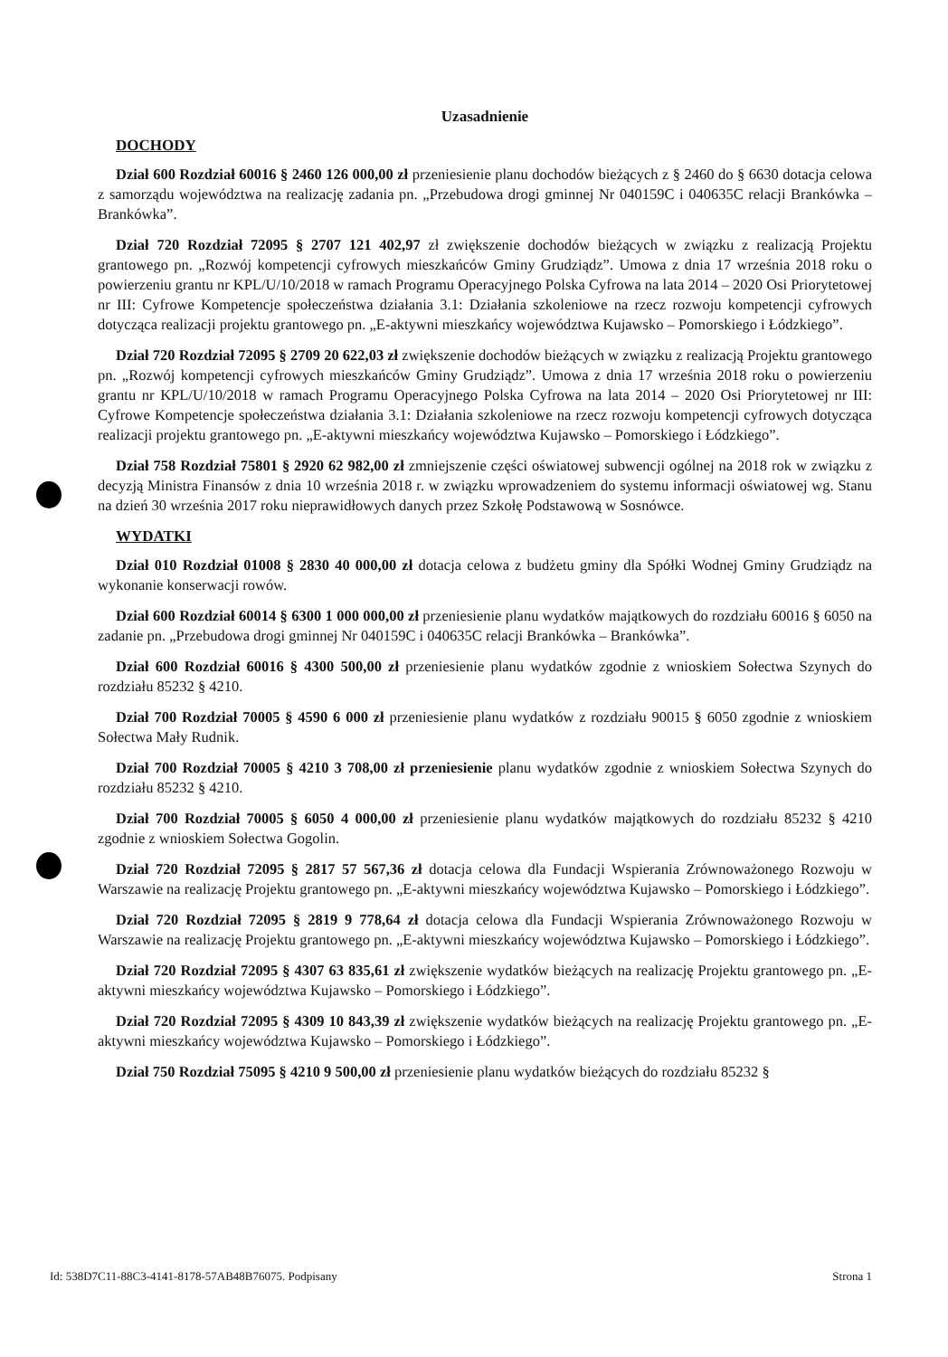Uzasadnienie
DOCHODY
Dział 600 Rozdział 60016 § 2460 126 000,00 zł przeniesienie planu dochodów bieżących z § 2460 do § 6630 dotacja celowa z samorządu województwa na realizację zadania pn. „Przebudowa drogi gminnej Nr 040159C i 040635C relacji Brankówka – Brankówka”.
Dział 720 Rozdział 72095 § 2707 121 402,97 zł zwiększenie dochodów bieżących w związku z realizacją Projektu grantowego pn. „Rozwój kompetencji cyfrowych mieszkańców Gminy Grudziądz”. Umowa z dnia 17 września 2018 roku o powierzeniu grantu nr KPL/U/10/2018 w ramach Programu Operacyjnego Polska Cyfrowa na lata 2014 – 2020 Osi Priorytetowej nr III: Cyfrowe Kompetencje społeczeństwa działania 3.1: Działania szkoleniowe na rzecz rozwoju kompetencji cyfrowych dotycząca realizacji projektu grantowego pn. „E-aktywni mieszkańcy województwa Kujawsko – Pomorskiego i Łódzkiego”.
Dział 720 Rozdział 72095 § 2709 20 622,03 zł zwiększenie dochodów bieżących w związku z realizacją Projektu grantowego pn. „Rozwój kompetencji cyfrowych mieszkańców Gminy Grudziądz”. Umowa z dnia 17 września 2018 roku o powierzeniu grantu nr KPL/U/10/2018 w ramach Programu Operacyjnego Polska Cyfrowa na lata 2014 – 2020 Osi Priorytetowej nr III: Cyfrowe Kompetencje społeczeństwa działania 3.1: Działania szkoleniowe na rzecz rozwoju kompetencji cyfrowych dotycząca realizacji projektu grantowego pn. „E-aktywni mieszkańcy województwa Kujawsko – Pomorskiego i Łódzkiego”.
Dział 758 Rozdział 75801 § 2920 62 982,00 zł zmniejszenie części oświatowej subwencji ogólnej na 2018 rok w związku z decyzją Ministra Finansów z dnia 10 września 2018 r. w związku wprowadzeniem do systemu informacji oświatowej wg. Stanu na dzień 30 września 2017 roku nieprawidłowych danych przez Szkołę Podstawową w Sosnówce.
WYDATKI
Dział 010 Rozdział 01008 § 2830 40 000,00 zł dotacja celowa z budżetu gminy dla Spółki Wodnej Gminy Grudziądz na wykonanie konserwacji rowów.
Dział 600 Rozdział 60014 § 6300 1 000 000,00 zł przeniesienie planu wydatków majątkowych do rozdziału 60016 § 6050 na zadanie pn. „Przebudowa drogi gminnej Nr 040159C i 040635C relacji Brankówka – Brankówka”.
Dział 600 Rozdział 60016 § 4300 500,00 zł przeniesienie planu wydatków zgodnie z wnioskiem Sołectwa Szynych do rozdziału 85232 § 4210.
Dział 700 Rozdział 70005 § 4590 6 000 zł przeniesienie planu wydatków z rozdziału 90015 § 6050 zgodnie z wnioskiem Sołectwa Mały Rudnik.
Dział 700 Rozdział 70005 § 4210 3 708,00 zł przeniesienie planu wydatków zgodnie z wnioskiem Sołectwa Szynych do rozdziału 85232 § 4210.
Dział 700 Rozdział 70005 § 6050 4 000,00 zł przeniesienie planu wydatków majątkowych do rozdziału 85232 § 4210 zgodnie z wnioskiem Sołectwa Gogolin.
Dział 720 Rozdział 72095 § 2817 57 567,36 zł dotacja celowa dla Fundacji Wspierania Zrównoważonego Rozwoju w Warszawie na realizację Projektu grantowego pn. „E-aktywni mieszkańcy województwa Kujawsko – Pomorskiego i Łódzkiego”.
Dział 720 Rozdział 72095 § 2819 9 778,64 zł dotacja celowa dla Fundacji Wspierania Zrównoważonego Rozwoju w Warszawie na realizację Projektu grantowego pn. „E-aktywni mieszkańcy województwa Kujawsko – Pomorskiego i Łódzkiego”.
Dział 720 Rozdział 72095 § 4307 63 835,61 zł zwiększenie wydatków bieżących na realizację Projektu grantowego pn. „E-aktywni mieszkańcy województwa Kujawsko – Pomorskiego i Łódzkiego”.
Dział 720 Rozdział 72095 § 4309 10 843,39 zł zwiększenie wydatków bieżących na realizację Projektu grantowego pn. „E-aktywni mieszkańcy województwa Kujawsko – Pomorskiego i Łódzkiego”.
Dział 750 Rozdział 75095 § 4210 9 500,00 zł przeniesienie planu wydatków bieżących do rozdziału 85232 §
Id: 538D7C11-88C3-4141-8178-57AB48B76075. Podpisany Strona 1